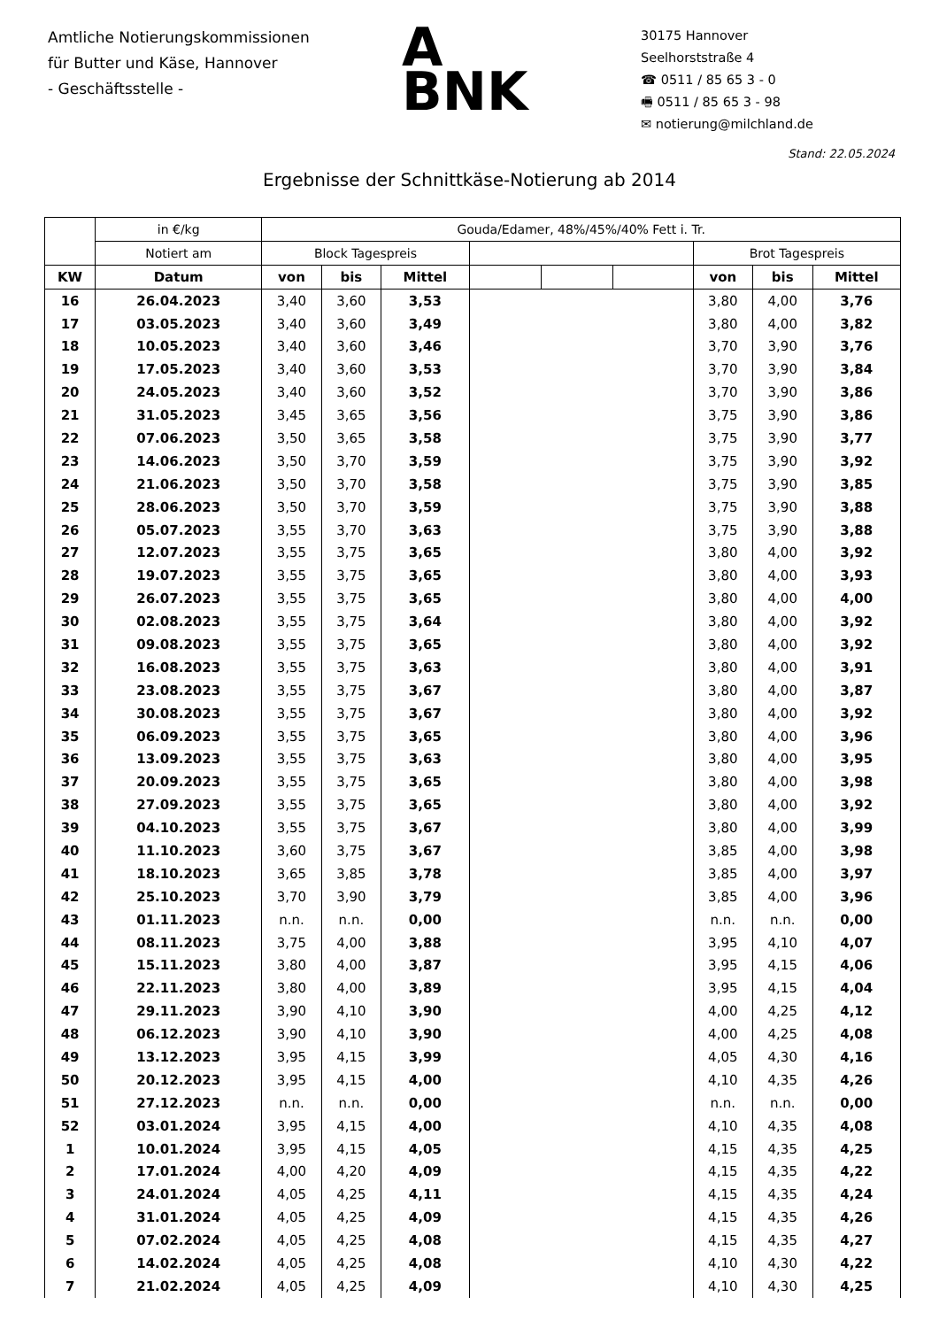Amtliche Notierungskommissionen
für Butter und Käse, Hannover
- Geschäftsstelle -
A
BNK
30175 Hannover
Seelhorststraße 4
☎ 0511 / 85 65 3 - 0
🖷 0511 / 85 65 3 - 98
✉ notierung@milchland.de
Stand: 22.05.2024
Ergebnisse der Schnittkäse-Notierung ab 2014
| | in €/kg | Gouda/Edamer, 48%/45%/40% Fett i. Tr. | | | | | | | | |
| --- | --- | --- | --- | --- | --- | --- | --- | --- | --- | --- |
| | Notiert am | Block Tagespreis | | | | | | Brot Tagespreis | | |
| KW | Datum | von | bis | Mittel | | | | von | bis | Mittel |
| 16 | 26.04.2023 | 3,40 | 3,60 | 3,53 | | | | 3,80 | 4,00 | 3,76 |
| 17 | 03.05.2023 | 3,40 | 3,60 | 3,49 | | | | 3,80 | 4,00 | 3,82 |
| 18 | 10.05.2023 | 3,40 | 3,60 | 3,46 | | | | 3,70 | 3,90 | 3,76 |
| 19 | 17.05.2023 | 3,40 | 3,60 | 3,53 | | | | 3,70 | 3,90 | 3,84 |
| 20 | 24.05.2023 | 3,40 | 3,60 | 3,52 | | | | 3,70 | 3,90 | 3,86 |
| 21 | 31.05.2023 | 3,45 | 3,65 | 3,56 | | | | 3,75 | 3,90 | 3,86 |
| 22 | 07.06.2023 | 3,50 | 3,65 | 3,58 | | | | 3,75 | 3,90 | 3,77 |
| 23 | 14.06.2023 | 3,50 | 3,70 | 3,59 | | | | 3,75 | 3,90 | 3,92 |
| 24 | 21.06.2023 | 3,50 | 3,70 | 3,58 | | | | 3,75 | 3,90 | 3,85 |
| 25 | 28.06.2023 | 3,50 | 3,70 | 3,59 | | | | 3,75 | 3,90 | 3,88 |
| 26 | 05.07.2023 | 3,55 | 3,70 | 3,63 | | | | 3,75 | 3,90 | 3,88 |
| 27 | 12.07.2023 | 3,55 | 3,75 | 3,65 | | | | 3,80 | 4,00 | 3,92 |
| 28 | 19.07.2023 | 3,55 | 3,75 | 3,65 | | | | 3,80 | 4,00 | 3,93 |
| 29 | 26.07.2023 | 3,55 | 3,75 | 3,65 | | | | 3,80 | 4,00 | 4,00 |
| 30 | 02.08.2023 | 3,55 | 3,75 | 3,64 | | | | 3,80 | 4,00 | 3,92 |
| 31 | 09.08.2023 | 3,55 | 3,75 | 3,65 | | | | 3,80 | 4,00 | 3,92 |
| 32 | 16.08.2023 | 3,55 | 3,75 | 3,63 | | | | 3,80 | 4,00 | 3,91 |
| 33 | 23.08.2023 | 3,55 | 3,75 | 3,67 | | | | 3,80 | 4,00 | 3,87 |
| 34 | 30.08.2023 | 3,55 | 3,75 | 3,67 | | | | 3,80 | 4,00 | 3,92 |
| 35 | 06.09.2023 | 3,55 | 3,75 | 3,65 | | | | 3,80 | 4,00 | 3,96 |
| 36 | 13.09.2023 | 3,55 | 3,75 | 3,63 | | | | 3,80 | 4,00 | 3,95 |
| 37 | 20.09.2023 | 3,55 | 3,75 | 3,65 | | | | 3,80 | 4,00 | 3,98 |
| 38 | 27.09.2023 | 3,55 | 3,75 | 3,65 | | | | 3,80 | 4,00 | 3,92 |
| 39 | 04.10.2023 | 3,55 | 3,75 | 3,67 | | | | 3,80 | 4,00 | 3,99 |
| 40 | 11.10.2023 | 3,60 | 3,75 | 3,67 | | | | 3,85 | 4,00 | 3,98 |
| 41 | 18.10.2023 | 3,65 | 3,85 | 3,78 | | | | 3,85 | 4,00 | 3,97 |
| 42 | 25.10.2023 | 3,70 | 3,90 | 3,79 | | | | 3,85 | 4,00 | 3,96 |
| 43 | 01.11.2023 | n.n. | n.n. | 0,00 | | | | n.n. | n.n. | 0,00 |
| 44 | 08.11.2023 | 3,75 | 4,00 | 3,88 | | | | 3,95 | 4,10 | 4,07 |
| 45 | 15.11.2023 | 3,80 | 4,00 | 3,87 | | | | 3,95 | 4,15 | 4,06 |
| 46 | 22.11.2023 | 3,80 | 4,00 | 3,89 | | | | 3,95 | 4,15 | 4,04 |
| 47 | 29.11.2023 | 3,90 | 4,10 | 3,90 | | | | 4,00 | 4,25 | 4,12 |
| 48 | 06.12.2023 | 3,90 | 4,10 | 3,90 | | | | 4,00 | 4,25 | 4,08 |
| 49 | 13.12.2023 | 3,95 | 4,15 | 3,99 | | | | 4,05 | 4,30 | 4,16 |
| 50 | 20.12.2023 | 3,95 | 4,15 | 4,00 | | | | 4,10 | 4,35 | 4,26 |
| 51 | 27.12.2023 | n.n. | n.n. | 0,00 | | | | n.n. | n.n. | 0,00 |
| 52 | 03.01.2024 | 3,95 | 4,15 | 4,00 | | | | 4,10 | 4,35 | 4,08 |
| 1 | 10.01.2024 | 3,95 | 4,15 | 4,05 | | | | 4,15 | 4,35 | 4,25 |
| 2 | 17.01.2024 | 4,00 | 4,20 | 4,09 | | | | 4,15 | 4,35 | 4,22 |
| 3 | 24.01.2024 | 4,05 | 4,25 | 4,11 | | | | 4,15 | 4,35 | 4,24 |
| 4 | 31.01.2024 | 4,05 | 4,25 | 4,09 | | | | 4,15 | 4,35 | 4,26 |
| 5 | 07.02.2024 | 4,05 | 4,25 | 4,08 | | | | 4,15 | 4,35 | 4,27 |
| 6 | 14.02.2024 | 4,05 | 4,25 | 4,08 | | | | 4,10 | 4,30 | 4,22 |
| 7 | 21.02.2024 | 4,05 | 4,25 | 4,09 | | | | 4,10 | 4,30 | 4,25 |